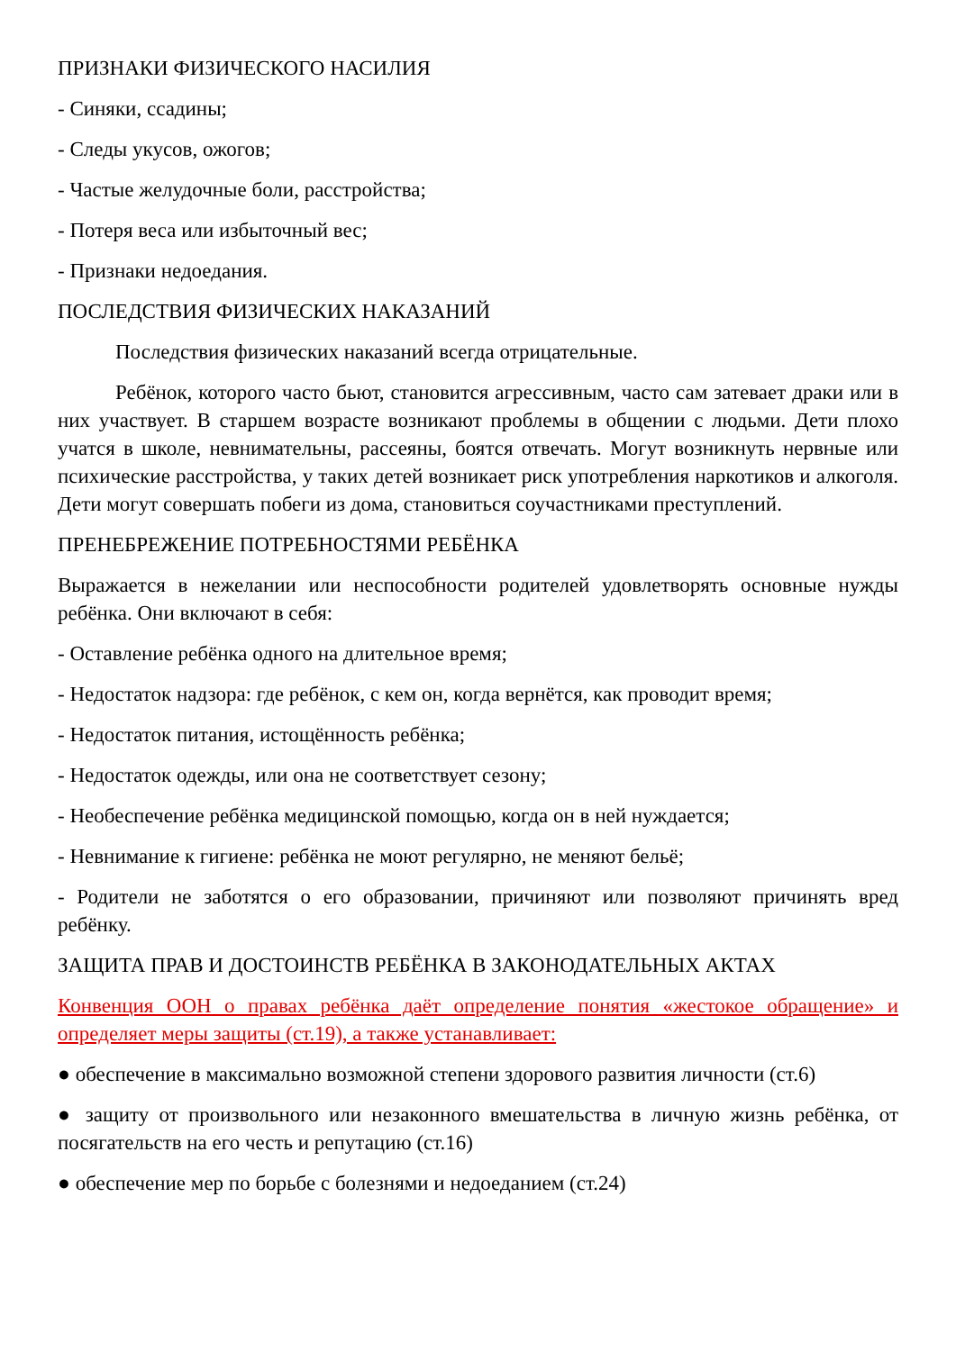ПРИЗНАКИ ФИЗИЧЕСКОГО НАСИЛИЯ
- Синяки, ссадины;
- Следы укусов, ожогов;
- Частые желудочные боли, расстройства;
- Потеря веса или избыточный вес;
- Признаки недоедания.
ПОСЛЕДСТВИЯ ФИЗИЧЕСКИХ НАКАЗАНИЙ
Последствия физических наказаний всегда отрицательные.
Ребёнок, которого часто бьют, становится агрессивным, часто сам затевает драки или в них участвует. В старшем возрасте возникают проблемы в общении с людьми. Дети плохо учатся в школе, невнимательны, рассеяны, боятся отвечать. Могут возникнуть нервные или психические расстройства, у таких детей возникает риск употребления наркотиков и алкоголя. Дети могут совершать побеги из дома, становиться соучастниками преступлений.
ПРЕНЕБРЕЖЕНИЕ ПОТРЕБНОСТЯМИ РЕБЁНКА
Выражается в нежелании или неспособности родителей удовлетворять основные нужды ребёнка. Они включают в себя:
- Оставление ребёнка одного на длительное время;
- Недостаток надзора: где ребёнок, с кем он, когда вернётся, как проводит время;
- Недостаток питания, истощённость ребёнка;
- Недостаток одежды, или она не соответствует сезону;
- Необеспечение ребёнка медицинской помощью, когда он в ней нуждается;
- Невнимание к гигиене: ребёнка не моют регулярно, не меняют бельё;
- Родители не заботятся о его образовании, причиняют или позволяют причинять вред ребёнку.
ЗАЩИТА ПРАВ И ДОСТОИНСТВ РЕБЁНКА В ЗАКОНОДАТЕЛЬНЫХ АКТАХ
Конвенция ООН о правах ребёнка даёт определение понятия «жестокое обращение» и определяет меры защиты (ст.19), а также устанавливает:
● обеспечение в максимально возможной степени здорового развития личности (ст.6)
● защиту от произвольного или незаконного вмешательства в личную жизнь ребёнка, от посягательств на его честь и репутацию (ст.16)
● обеспечение мер по борьбе с болезнями и недоеданием (ст.24)